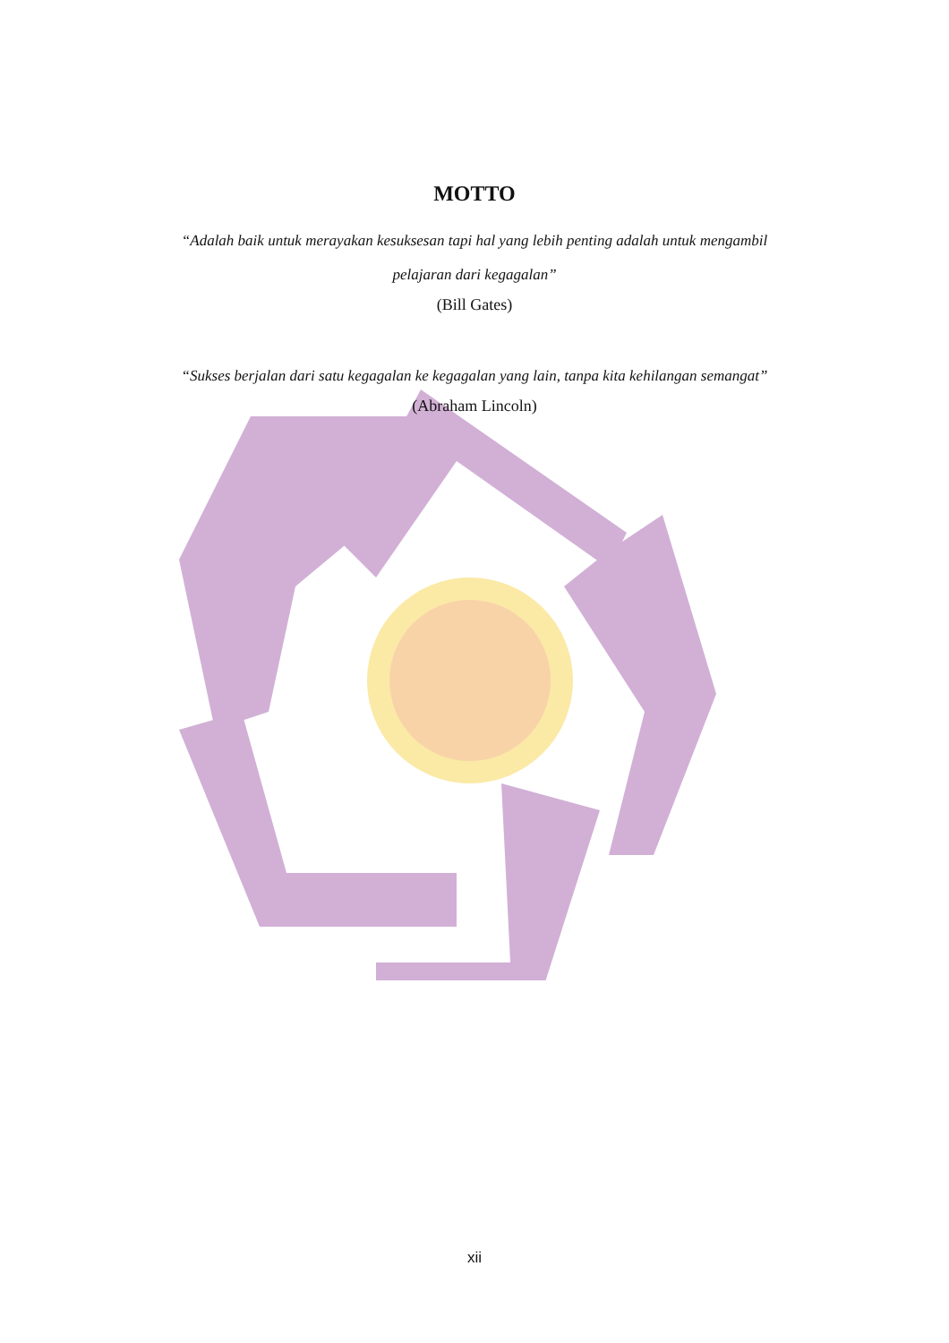MOTTO
“Adalah baik untuk merayakan kesuksesan tapi hal yang lebih penting adalah untuk mengambil pelajaran dari kegagalan”
(Bill Gates)
“Sukses berjalan dari satu kegagalan ke kegagalan yang lain, tanpa kita kehilangan semangat”
(Abraham Lincoln)
xii